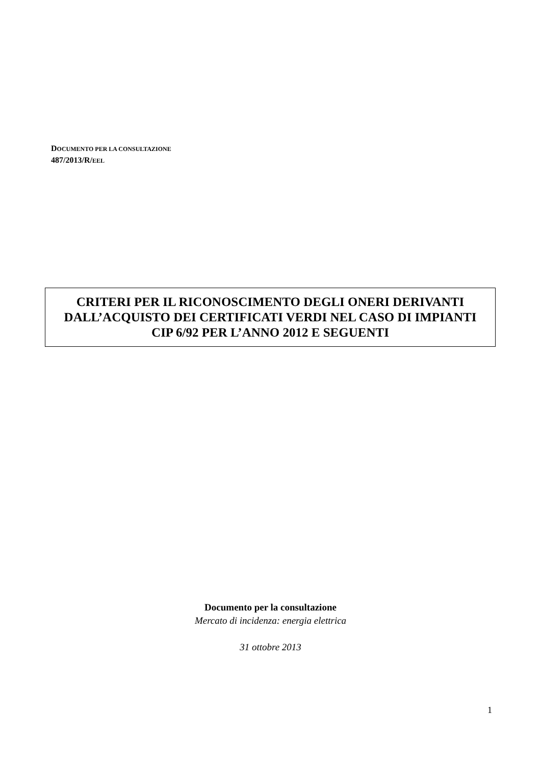DOCUMENTO PER LA CONSULTAZIONE
487/2013/R/EEL
CRITERI PER IL RICONOSCIMENTO DEGLI ONERI DERIVANTI
DALL’ACQUISTO DEI CERTIFICATI VERDI NEL CASO DI IMPIANTI
CIP 6/92 PER L’ANNO 2012 E SEGUENTI
Documento per la consultazione
Mercato di incidenza: energia elettrica
31 ottobre 2013
1